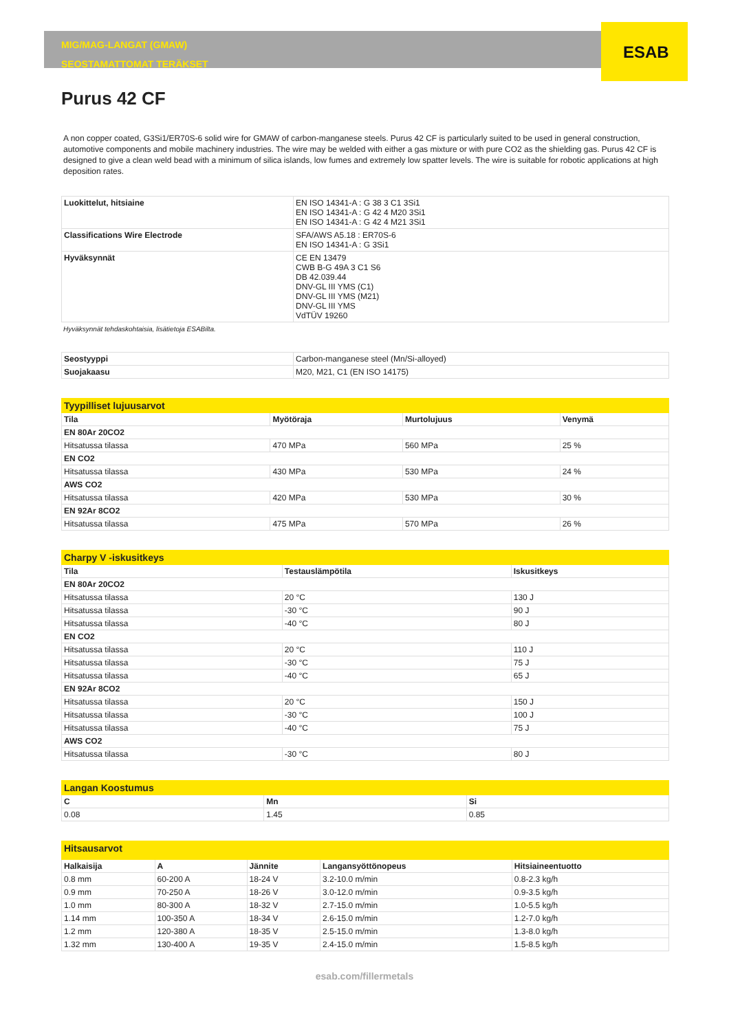ESAB
MIG/MAG-LANGAT (GMAW)
SEOSTAMATTOMAT TERÄKSET
Purus 42 CF
A non copper coated, G3Si1/ER70S-6 solid wire for GMAW of carbon-manganese steels. Purus 42 CF is particularly suited to be used in general construction, automotive components and mobile machinery industries. The wire may be welded with either a gas mixture or with pure CO2 as the shielding gas. Purus 42 CF is designed to give a clean weld bead with a minimum of silica islands, low fumes and extremely low spatter levels. The wire is suitable for robotic applications at high deposition rates.
| Luokittelut, hitsiaine | EN ISO 14341-A : G 38 3 C1 3Si1 EN ISO 14341-A : G 42 4 M20 3Si1 EN ISO 14341-A : G 42 4 M21 3Si1 |
| Classifications Wire Electrode | SFA/AWS A5.18 : ER70S-6 EN ISO 14341-A : G 3Si1 |
| Hyväksynnät | CE EN 13479 CWB B-G 49A 3 C1 S6 DB 42.039.44 DNV-GL III YMS (C1) DNV-GL III YMS (M21) DNV-GL III YMS VdTÜV 19260 |
Hyväksynnät tehdaskohtaisia, lisätietoja ESABilta.
| Seostyyppi | Carbon-manganese steel (Mn/Si-alloyed) |
| Suojakaasu | M20, M21, C1 (EN ISO 14175) |
| Tyypilliset lujuusarvot | | | |
| Tila | Myötöraja | Murtolujuus | Venymä |
| EN 80Ar 20CO2 | | | |
| Hitsatussa tilassa | 470 MPa | 560 MPa | 25 % |
| EN CO2 | | | |
| Hitsatussa tilassa | 430 MPa | 530 MPa | 24 % |
| AWS CO2 | | | |
| Hitsatussa tilassa | 420 MPa | 530 MPa | 30 % |
| EN 92Ar 8CO2 | | | |
| Hitsatussa tilassa | 475 MPa | 570 MPa | 26 % |
| Charpy V -iskusitkeys | | |
| Tila | Testauslämpötila | Iskusitkeys |
| EN 80Ar 20CO2 | | |
| Hitsatussa tilassa | 20 °C | 130 J |
| Hitsatussa tilassa | -30 °C | 90 J |
| Hitsatussa tilassa | -40 °C | 80 J |
| EN CO2 | | |
| Hitsatussa tilassa | 20 °C | 110 J |
| Hitsatussa tilassa | -30 °C | 75 J |
| Hitsatussa tilassa | -40 °C | 65 J |
| EN 92Ar 8CO2 | | |
| Hitsatussa tilassa | 20 °C | 150 J |
| Hitsatussa tilassa | -30 °C | 100 J |
| Hitsatussa tilassa | -40 °C | 75 J |
| AWS CO2 | | |
| Hitsatussa tilassa | -30 °C | 80 J |
| Langan Koostumus | | |
| C | Mn | Si |
| 0.08 | 1.45 | 0.85 |
| Hitsausarvot | | | | |
| Halkaisija | A | Jännite | Langansyöttönopeus | Hitsiaineentuotto |
| 0.8 mm | 60-200 A | 18-24 V | 3.2-10.0 m/min | 0.8-2.3 kg/h |
| 0.9 mm | 70-250 A | 18-26 V | 3.0-12.0 m/min | 0.9-3.5 kg/h |
| 1.0 mm | 80-300 A | 18-32 V | 2.7-15.0 m/min | 1.0-5.5 kg/h |
| 1.14 mm | 100-350 A | 18-34 V | 2.6-15.0 m/min | 1.2-7.0 kg/h |
| 1.2 mm | 120-380 A | 18-35 V | 2.5-15.0 m/min | 1.3-8.0 kg/h |
| 1.32 mm | 130-400 A | 19-35 V | 2.4-15.0 m/min | 1.5-8.5 kg/h |
esab.com/fillermetals